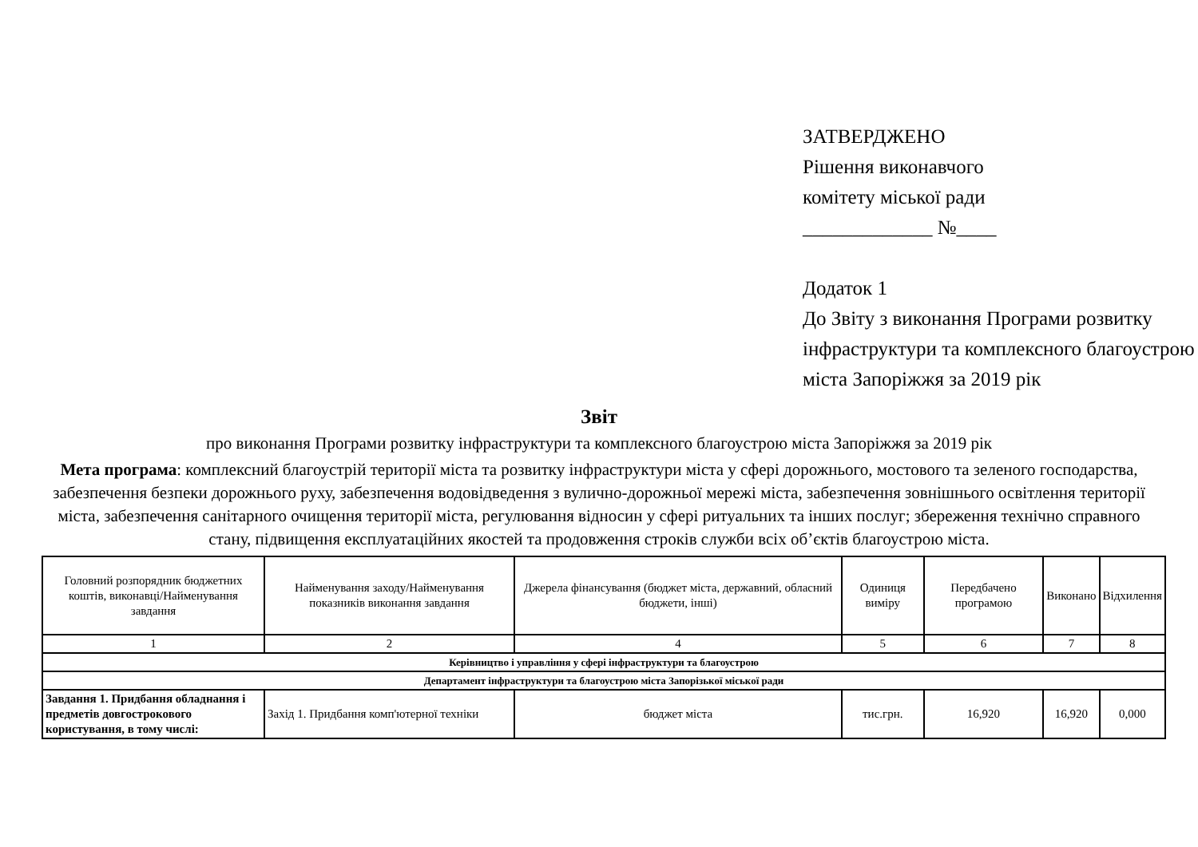ЗАТВЕРДЖЕНО
Рішення виконавчого
комітету міської ради
_____________ №____
Додаток 1
До Звіту з виконання Програми розвитку інфраструктури та комплексного благоустрою міста Запоріжжя за 2019 рік
Звіт
про виконання Програми розвитку інфраструктури та комплексного благоустрою міста Запоріжжя за 2019 рік
Мета програма: комплексний благоустрій території міста та розвитку інфраструктури міста у сфері дорожнього, мостового та зеленого господарства, забезпечення безпеки дорожнього руху, забезпечення водовідведення з вулично-дорожньої мережі міста, забезпечення зовнішнього освітлення території міста, забезпечення санітарного очищення території міста, регулювання відносин у сфері ритуальних та інших послуг; збереження технічно справного стану, підвищення експлуатаційних якостей та продовження строків служби всіх об’єктів благоустрою міста.
| Головний розпорядник бюджетних коштів, виконавці/Найменування завдання | Найменування заходу/Найменування показників виконання завдання | Джерела фінансування (бюджет міста, державний, обласний бюджети, інші) | Одиниця виміру | Передбачено програмою | Виконано | Відхилення |
| --- | --- | --- | --- | --- | --- | --- |
| 1 | 2 | 4 | 5 | 6 | 7 | 8 |
| Керівництво і управління у сфері інфраструктури та благоустрою | | | | | | |
| Департамент інфраструктури та благоустрою міста Запорізької міської ради | | | | | | |
| Завдання 1. Придбання обладнання і предметів довгострокового користування, в тому числі: | Захід 1. Придбання комп'ютерної техніки | бюджет міста | тис.грн. | 16,920 | 16,920 | 0,000 |